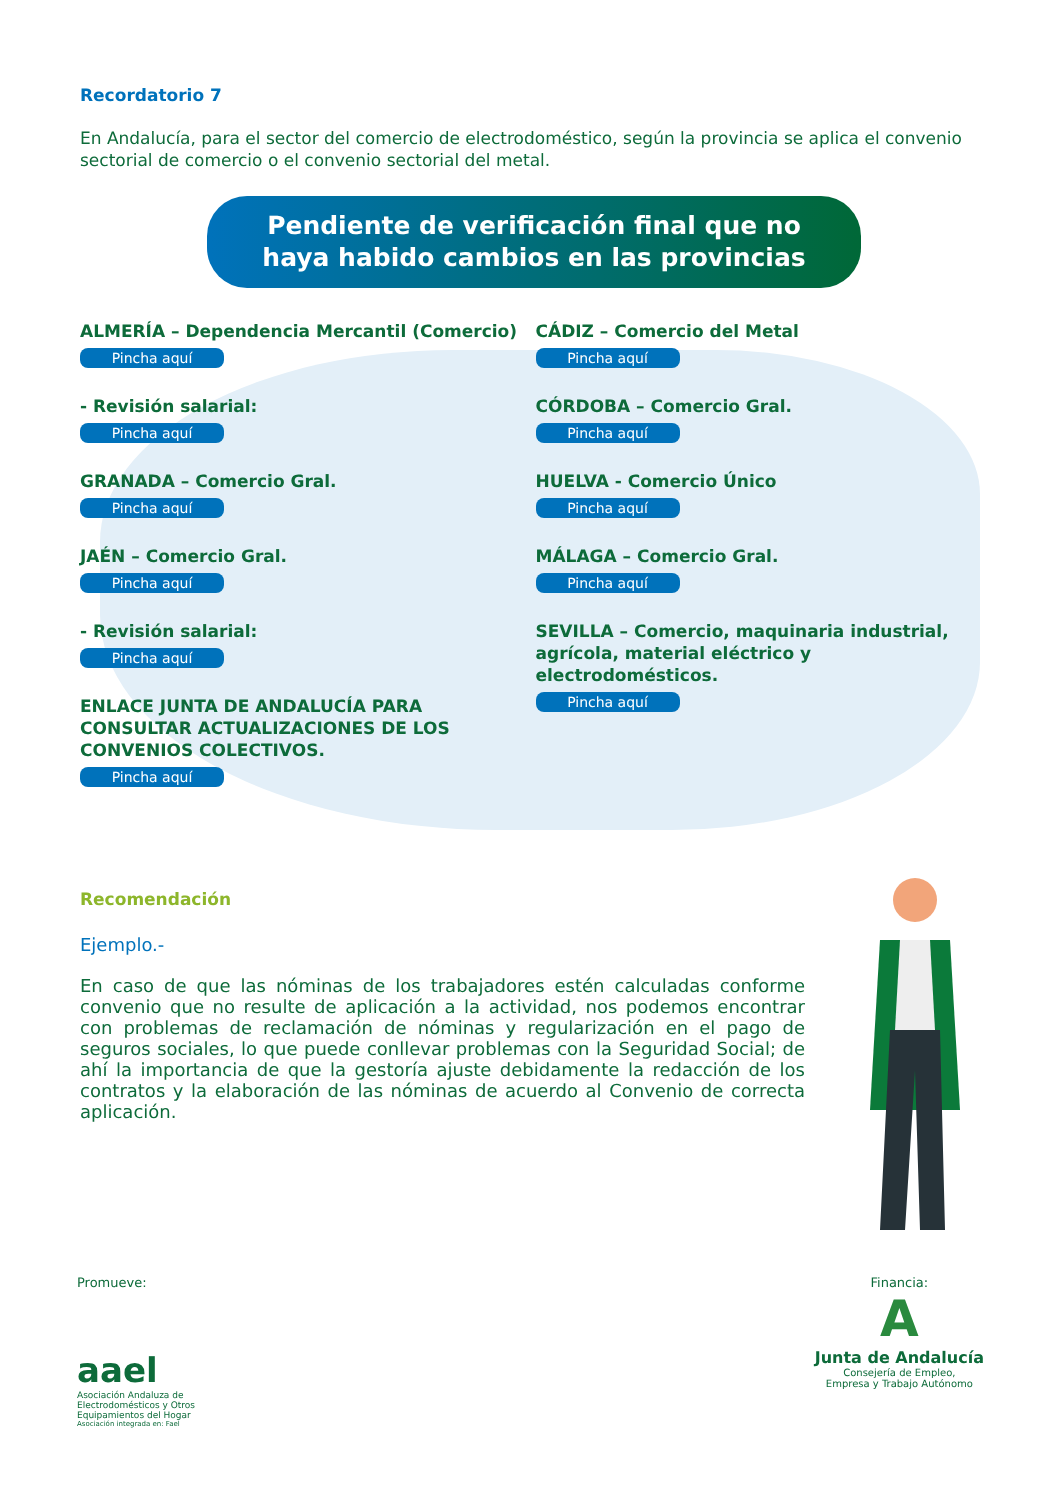Recordatorio 7
En Andalucía, para el sector del comercio de electrodoméstico, según la provincia se aplica el convenio sectorial de comercio o el convenio sectorial del metal.
Pendiente de verificación final que no
haya habido cambios en las provincias
ALMERÍA – Dependencia Mercantil (Comercio)
Pincha aquí
- Revisión salarial:
Pincha aquí
GRANADA – Comercio Gral.
Pincha aquí
JAÉN – Comercio Gral.
Pincha aquí
- Revisión salarial:
Pincha aquí
ENLACE JUNTA DE ANDALUCÍA PARA CONSULTAR ACTUALIZACIONES DE LOS CONVENIOS COLECTIVOS.
Pincha aquí
CÁDIZ – Comercio del Metal
Pincha aquí
CÓRDOBA – Comercio Gral.
Pincha aquí
HUELVA - Comercio Único
Pincha aquí
MÁLAGA – Comercio Gral.
Pincha aquí
SEVILLA – Comercio, maquinaria industrial, agrícola, material eléctrico y electrodomésticos.
Pincha aquí
Recomendación
Ejemplo.-
En caso de que las nóminas de los trabajadores estén calculadas conforme convenio que no resulte de aplicación a la actividad, nos podemos encontrar con problemas de reclamación de nóminas y regularización en el pago de seguros sociales, lo que puede conllevar problemas con la Seguridad Social; de ahí la importancia de que la gestoría ajuste debidamente la redacción de los contratos y la elaboración de las nóminas de acuerdo al Convenio de correcta aplicación.
Promueve:
aael
Asociación Andaluza de
Electrodomésticos y Otros
Equipamientos del Hogar
Asociación integrada en: Fael
Financia:
A
Junta de Andalucía
Consejería de Empleo,
Empresa y Trabajo Autónomo